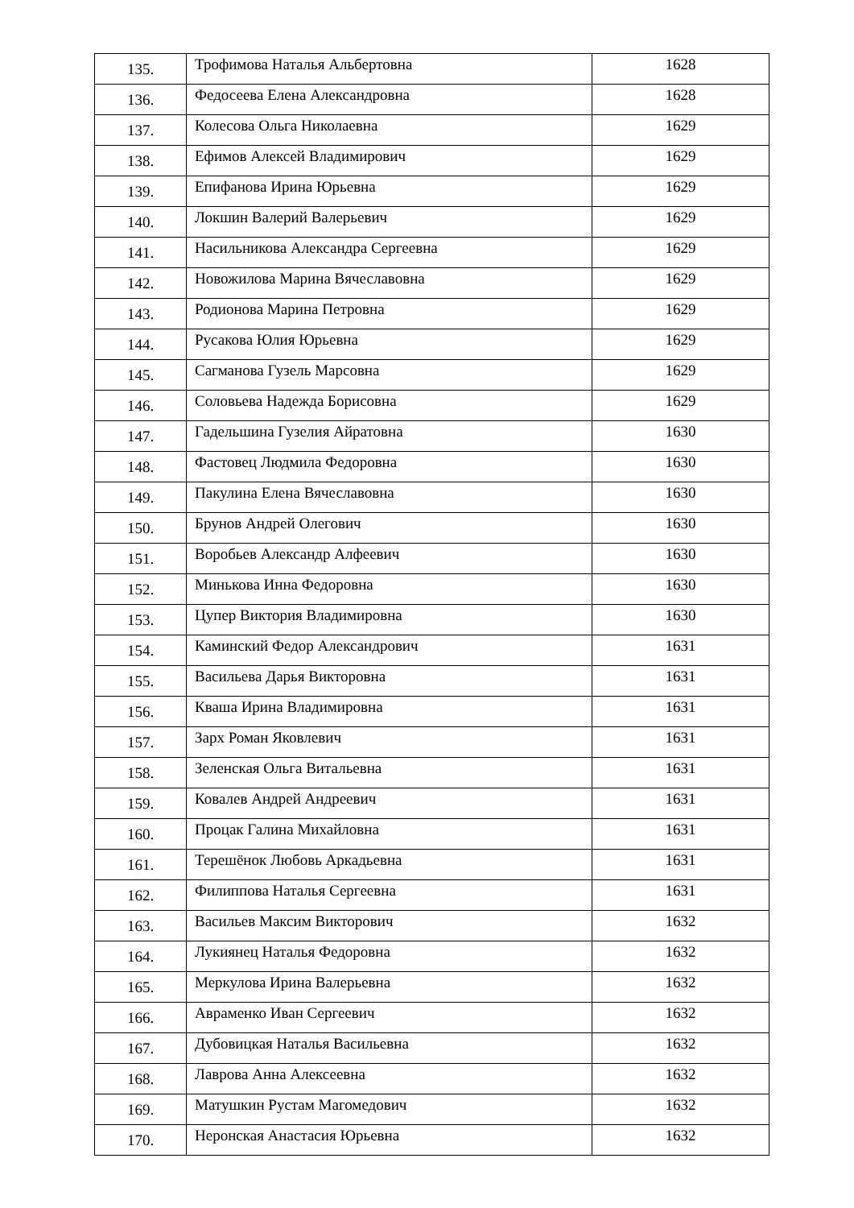| 135. | Трофимова Наталья Альбертовна | 1628 |
| 136. | Федосеева Елена Александровна | 1628 |
| 137. | Колесова Ольга Николаевна | 1629 |
| 138. | Ефимов Алексей Владимирович | 1629 |
| 139. | Епифанова Ирина Юрьевна | 1629 |
| 140. | Локшин Валерий Валерьевич | 1629 |
| 141. | Насильникова Александра Сергеевна | 1629 |
| 142. | Новожилова Марина Вячеславовна | 1629 |
| 143. | Родионова Марина Петровна | 1629 |
| 144. | Русакова Юлия Юрьевна | 1629 |
| 145. | Сагманова Гузель Марсовна | 1629 |
| 146. | Соловьева Надежда Борисовна | 1629 |
| 147. | Гадельшина Гузелия Айратовна | 1630 |
| 148. | Фастовец Людмила Федоровна | 1630 |
| 149. | Пакулина Елена Вячеславовна | 1630 |
| 150. | Брунов Андрей Олегович | 1630 |
| 151. | Воробьев Александр Алфеевич | 1630 |
| 152. | Минькова Инна Федоровна | 1630 |
| 153. | Цупер Виктория Владимировна | 1630 |
| 154. | Каминский Федор Александрович | 1631 |
| 155. | Васильева Дарья Викторовна | 1631 |
| 156. | Кваша Ирина Владимировна | 1631 |
| 157. | Зарх Роман Яковлевич | 1631 |
| 158. | Зеленская Ольга Витальевна | 1631 |
| 159. | Ковалев Андрей Андреевич | 1631 |
| 160. | Процак Галина Михайловна | 1631 |
| 161. | Терешёнок Любовь Аркадьевна | 1631 |
| 162. | Филиппова Наталья Сергеевна | 1631 |
| 163. | Васильев Максим Викторович | 1632 |
| 164. | Лукиянец Наталья Федоровна | 1632 |
| 165. | Меркулова Ирина Валерьевна | 1632 |
| 166. | Авраменко Иван Сергеевич | 1632 |
| 167. | Дубовицкая Наталья Васильевна | 1632 |
| 168. | Лаврова Анна Алексеевна | 1632 |
| 169. | Матушкин Рустам Магомедович | 1632 |
| 170. | Неронская Анастасия Юрьевна | 1632 |